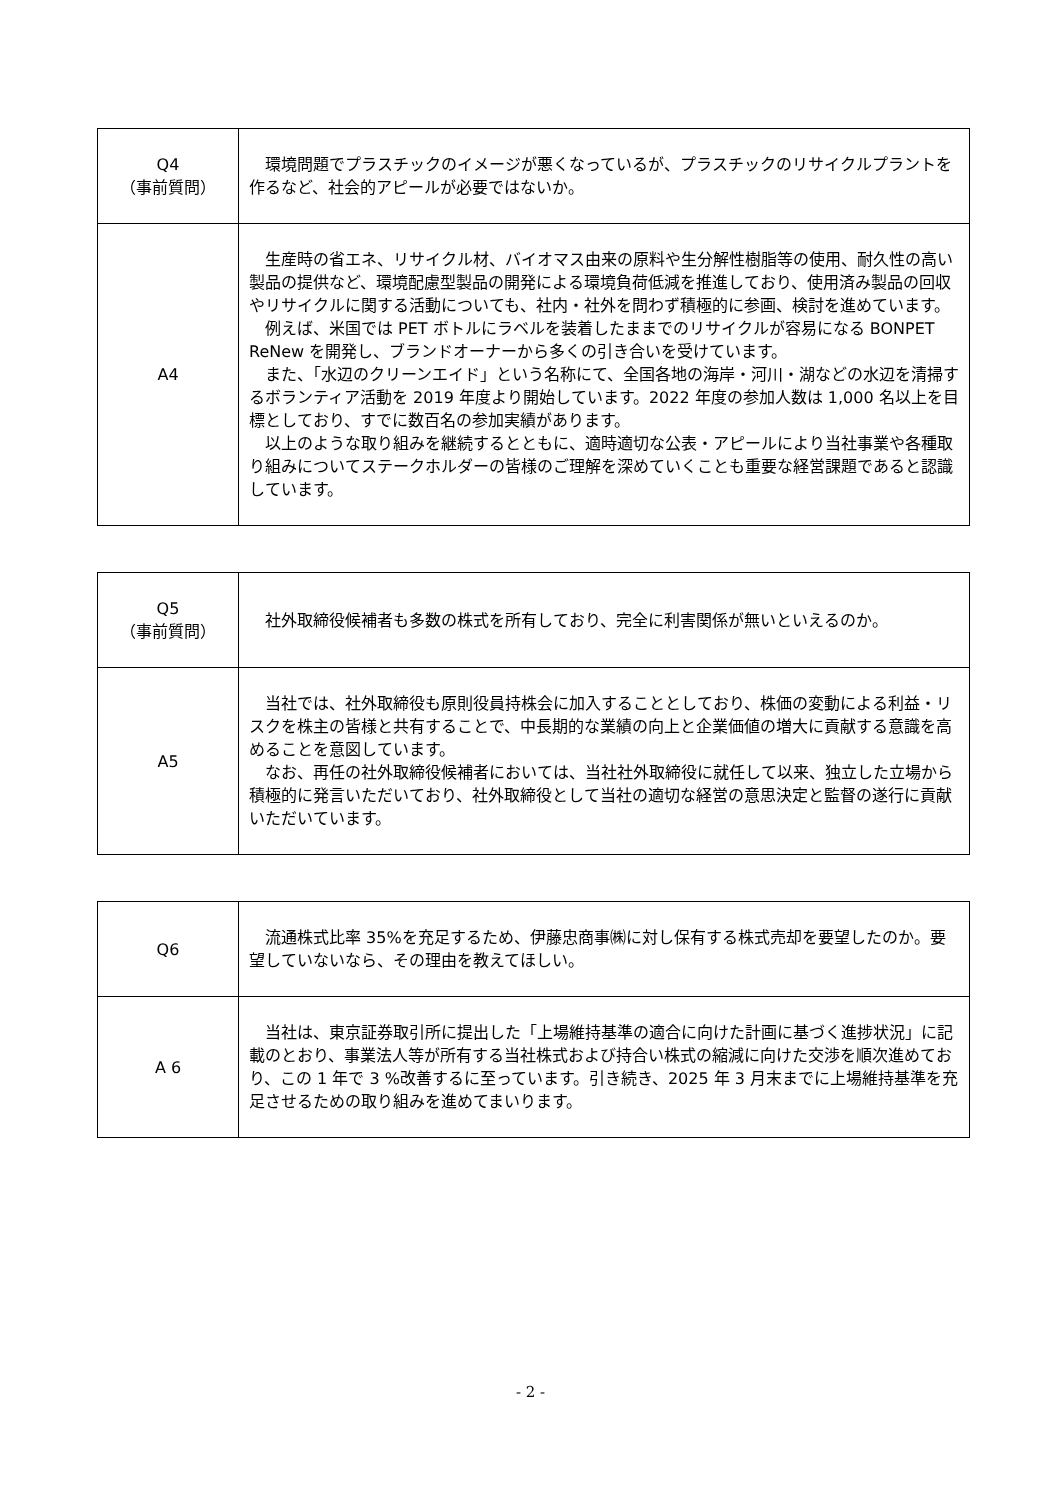| Q4 （事前質問） | 環境問題でプラスチックのイメージが悪くなっているが、プラスチックのリサイクルプラントを作るなど、社会的アピールが必要ではないか。 |
| A4 | 生産時の省エネ、リサイクル材、バイオマス由来の原料や生分解性樹脂等の使用、耐久性の高い製品の提供など、環境配慮型製品の開発による環境負荷低減を推進しており、使用済み製品の回収やリサイクルに関する活動についても、社内・社外を問わず積極的に参画、検討を進めています。 例えば、米国では PET ボトルにラベルを装着したままでのリサイクルが容易になる BONPET ReNew を開発し、ブランドオーナーから多くの引き合いを受けています。 また、「水辺のクリーンエイド」という名称にて、全国各地の海岸・河川・湖などの水辺を清掃するボランティア活動を 2019 年度より開始しています。2022 年度の参加人数は 1,000 名以上を目標としており、すでに数百名の参加実績があります。 以上のような取り組みを継続するとともに、適時適切な公表・アピールにより当社事業や各種取り組みについてステークホルダーの皆様のご理解を深めていくことも重要な経営課題であると認識しています。 |
| Q5 （事前質問） | 社外取締役候補者も多数の株式を所有しており、完全に利害関係が無いといえるのか。 |
| A5 | 当社では、社外取締役も原則役員持株会に加入することとしており、株価の変動による利益・リスクを株主の皆様と共有することで、中長期的な業績の向上と企業価値の増大に貢献する意識を高めることを意図しています。 なお、再任の社外取締役候補者においては、当社社外取締役に就任して以来、独立した立場から積極的に発言いただいており、社外取締役として当社の適切な経営の意思決定と監督の遂行に貢献いただいています。 |
| Q6 | 流通株式比率 35%を充足するため、伊藤忠商事㈱に対し保有する株式売却を要望したのか。要望していないなら、その理由を教えてほしい。 |
| A 6 | 当社は、東京証券取引所に提出した「上場維持基準の適合に向けた計画に基づく進捗状況」に記載のとおり、事業法人等が所有する当社株式および持合い株式の縮減に向けた交渉を順次進めており、この 1 年で 3 %改善するに至っています。引き続き、2025 年 3 月末までに上場維持基準を充足させるための取り組みを進めてまいります。 |
- 2 -